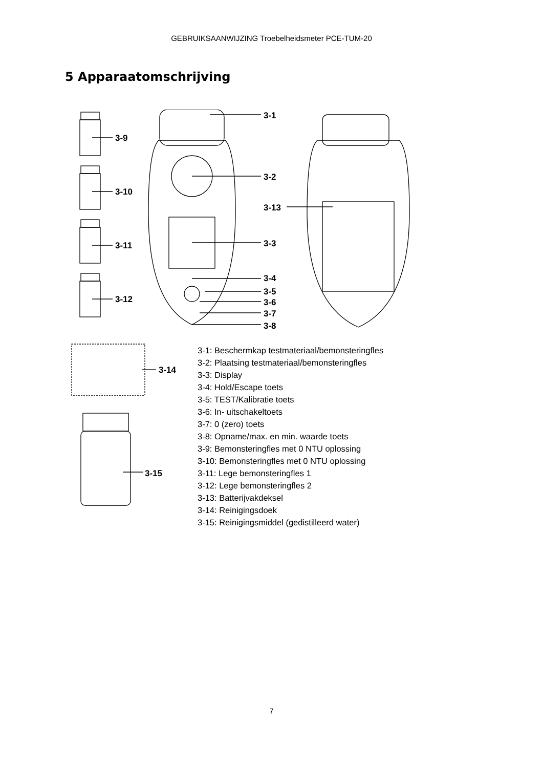GEBRUIKSAANWIJZING Troebelheidsmeter PCE-TUM-20
5 Apparaatomschrijving
3-9
3-10
3-11
3-12
3-1
3-2
3-3
3-4
3-5
3-6
3-7
3-8
3-13
3-14
3-15
3-1: Beschermkap testmateriaal/bemonsteringfles
3-2: Plaatsing testmateriaal/bemonsteringfles
3-3: Display
3-4: Hold/Escape toets
3-5: TEST/Kalibratie toets
3-6: In- uitschakeltoets
3-7: 0 (zero) toets
3-8: Opname/max. en min. waarde toets
3-9: Bemonsteringfles met 0 NTU oplossing
3-10: Bemonsteringfles met 0 NTU oplossing
3-11: Lege bemonsteringfles 1
3-12: Lege bemonsteringfles 2
3-13: Batterijvakdeksel
3-14: Reinigingsdoek
3-15: Reinigingsmiddel (gedistilleerd water)
7